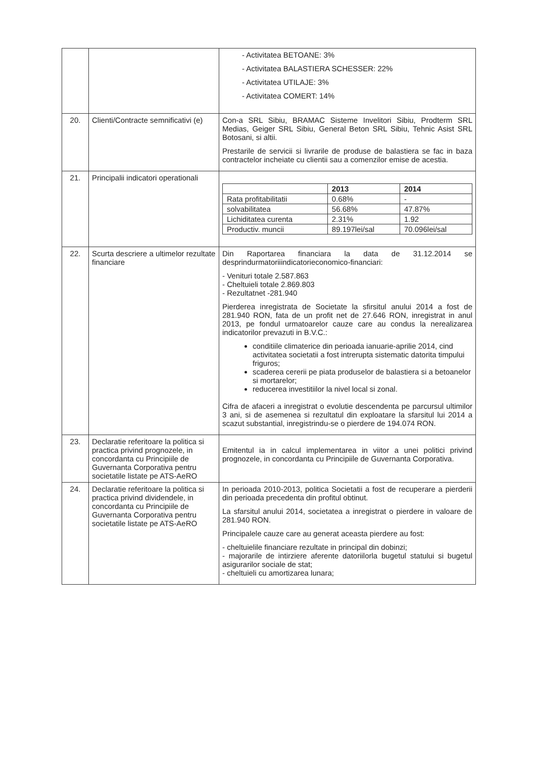| | | - Activitatea BETOANE: 3% - Activitatea BALASTIERA SCHESSER: 22% - Activitatea UTILAJE: 3% - Activitatea COMERT: 14% |
| 20. | Clienti/Contracte semnificativi (e) | Con-a SRL Sibiu, BRAMAC Sisteme Invelitori Sibiu, Prodterm SRL Medias, Geiger SRL Sibiu, General Beton SRL Sibiu, Tehnic Asist SRL Botosani, si altii. Prestarile de servicii si livrarile de produse de balastiera se fac in baza contractelor incheiate cu clientii sau a comenzilor emise de acestia. |
| 21. | Principalii indicatori operationali | / / 2013 / 2014 / / Rata profitabilitatii / 0.68% / - / / solvabilitatea / 56.68% / 47.87% / / Lichiditatea curenta / 2.31% / 1.92 / / Productiv. muncii / 89.197lei/sal / 70.096lei/sal / |
| 22. | Scurta descriere a ultimelor rezultate financiare | Din Raportarea financiara la data de 31.12.2014 se desprindurmatoriiindicatorieconomico-financiari: - Venituri totale 2.587.863 - Cheltuieli totale 2.869.803 - Rezultatnet -281.940 Pierderea inregistrata de Societate la sfirsitul anului 2014 a fost de 281.940 RON, fata de un profit net de 27.646 RON, inregistrat in anul 2013, pe fondul urmatoarelor cauze care au condus la nerealizarea indicatorilor prevazuti in B.V.C.: conditiile climaterice din perioada ianuarie-aprilie 2014, cind activitatea societatii a fost intrerupta sistematic datorita timpului friguros; scaderea cererii pe piata produselor de balastiera si a betoanelor si mortarelor; reducerea investitiilor la nivel local si zonal. Cifra de afaceri a inregistrat o evolutie descendenta pe parcursul ultimilor 3 ani, si de asemenea si rezultatul din exploatare la sfarsitul lui 2014 a scazut substantial, inregistrindu-se o pierdere de 194.074 RON. |
| 23. | Declaratie referitoare la politica si practica privind prognozele, in concordanta cu Principiile de Guvernanta Corporativa pentru societatile listate pe ATS-AeRO | Emitentul ia in calcul implementarea in viitor a unei politici privind prognozele, in concordanta cu Principiile de Guvernanta Corporativa. |
| 24. | Declaratie referitoare la politica si practica privind dividendele, in concordanta cu Principiile de Guvernanta Corporativa pentru societatile listate pe ATS-AeRO | In perioada 2010-2013, politica Societatii a fost de recuperare a pierderii din perioada precedenta din profitul obtinut. La sfarsitul anului 2014, societatea a inregistrat o pierdere in valoare de 281.940 RON. Principalele cauze care au generat aceasta pierdere au fost: - cheltuielile financiare rezultate in principal din dobinzi; - majorarile de intirziere aferente datoriilorla bugetul statului si bugetul asigurarilor sociale de stat; - cheltuieli cu amortizarea lunara; |